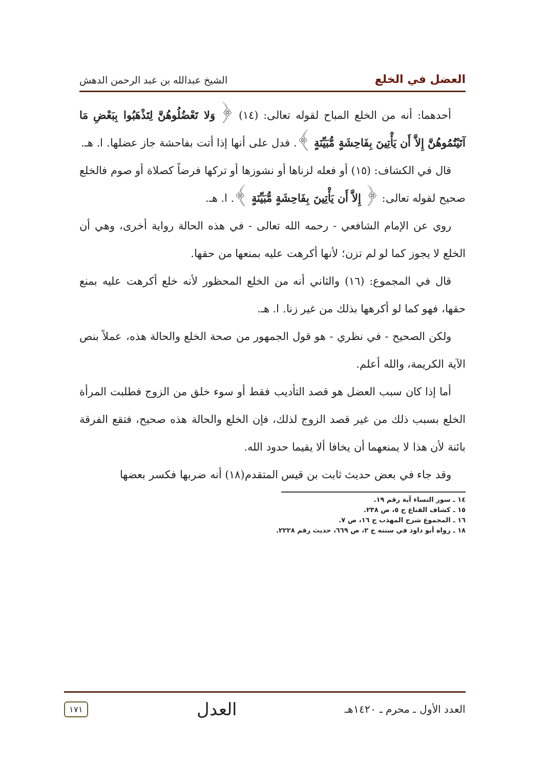العضل في الخلع الشيخ عبدالله بن عبد الرحمن الدهش
أحدهما: أنه من الخلع المباح لقوله تعالى: (١٤) ﴿ وَلا تَعْضُلُوهُنَّ لِتَذْهَبُوا بِبَعْضِ مَا آتَيْتُمُوهُنَّ إِلاَّ أَن يَأْتِينَ بِفَاحِشَةٍ مُّبَيِّنَةٍ ﴾. فدل على أنها إذا أتت بفاحشة جاز عضلها. ا. هـ.
قال في الكشاف: (١٥) أو فعله لزناها أو نشوزها أو تركها فرضاً كصلاة أو صوم فالخلع صحيح لقوله تعالى: ﴿ إِلاَّ أَن يَأْتِينَ بِفَاحِشَةٍ مُّبَيِّنَةٍ ﴾. ا. هـ.
روي عن الإمام الشافعي - رحمه الله تعالى - في هذه الحالة رواية أخرى، وهي أن الخلع لا يجوز كما لو لم تزن؛ لأنها أكرهت عليه بمنعها من حقها.
قال في المجموع: (١٦) والثاني أنه من الخلع المحظور لأنه خلع أكرهت عليه بمنع حقها، فهو كما لو أكرهها بذلك من غير زنا. ا. هـ.
ولكن الصحيح - في نظري - هو قول الجمهور من صحة الخلع والحالة هذه، عملاً بنص الآية الكريمة، والله أعلم.
أما إذا كان سبب العضل هو قصد التأديب فقط أو سوء خلق من الزوج فطلبت المرأة الخلع بسبب ذلك من غير قصد الزوج لذلك، فإن الخلع والحالة هذه صحيح، فتقع الفرقة بائنة لأن هذا لا يمنعهما أن يخافا ألا يقيما حدود الله.
وقد جاء في بعض حديث ثابت بن قيس المتقدم(١٨) أنه ضربها فكسر بعضها
١٤ ـ سور النساء آية رقم ١٩.
١٥ ـ كشاف القناع ج ٥، ص ٢٣٨.
١٦ ـ المجموع شرح المهذب ج ١٦، ص ٧.
١٨ ـ رواه أبو داود في سننه ج ٢، ص ٦٦٩، حديث رقم ٢٢٢٨.
العدد الأول ـ محرم ـ ١٤٢٠هـ العدل ١٧١